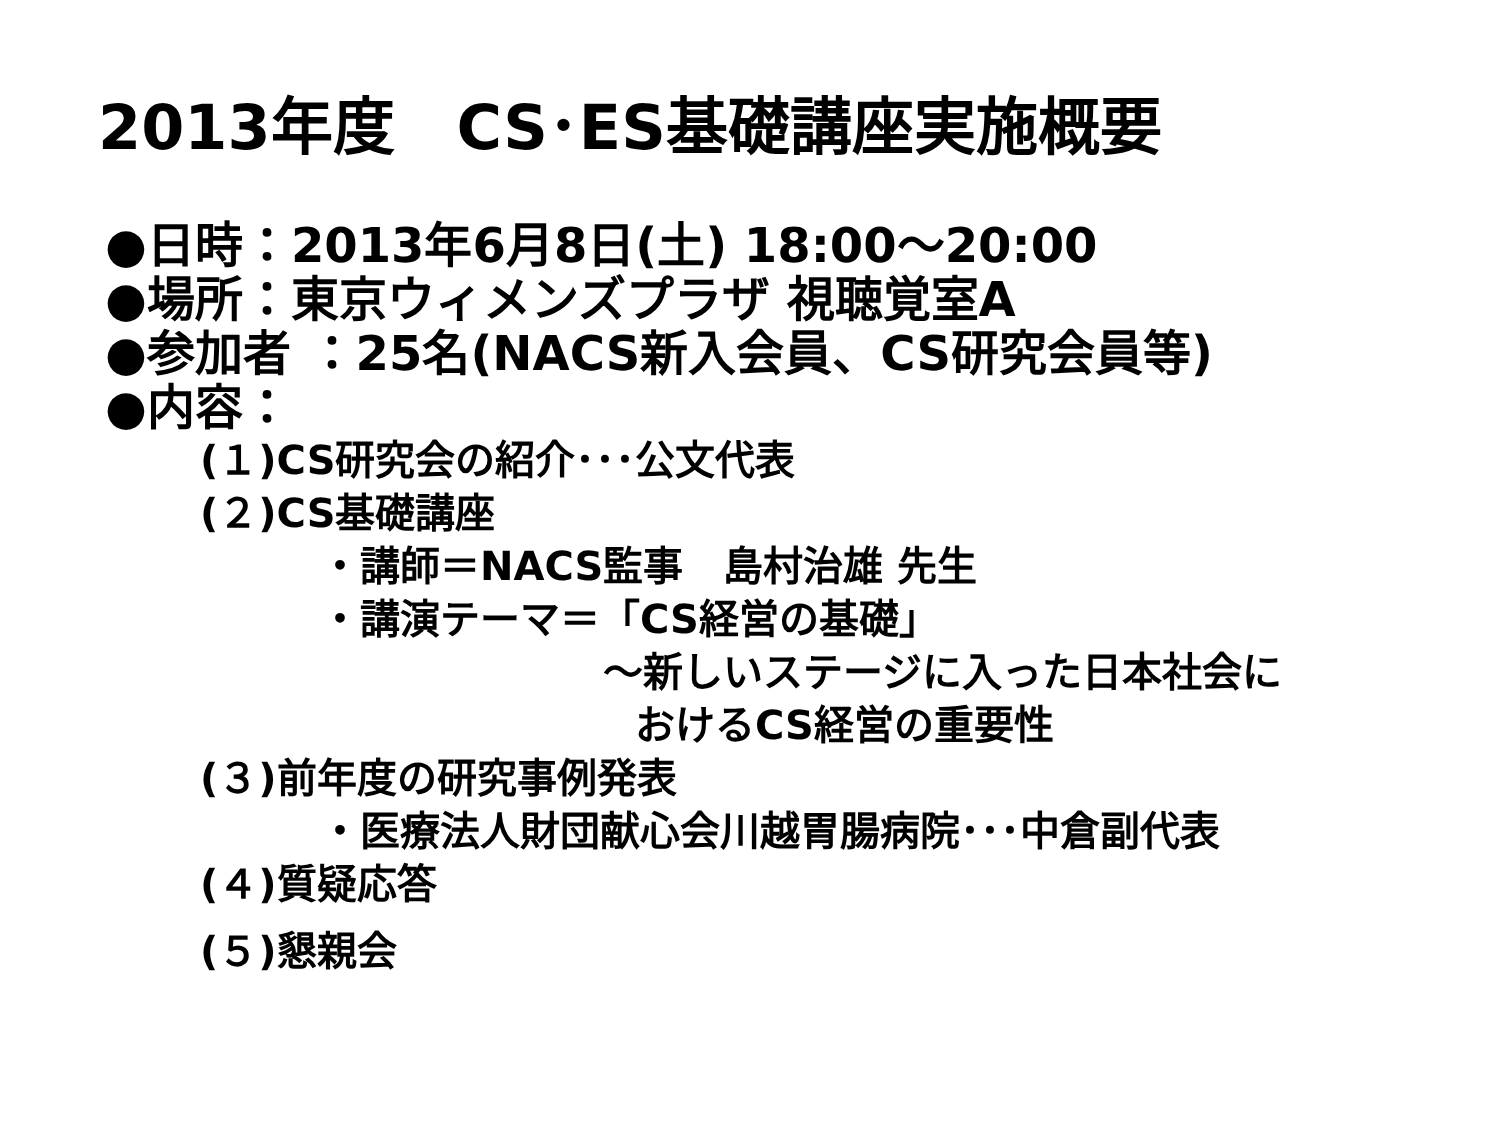2013年度　CS･ES基礎講座実施概要
●日時：2013年6月8日(土) 18:00～20:00
●場所：東京ウィメンズプラザ 視聴覚室A
●参加者 ：25名(NACS新入会員、CS研究会員等)
●内容：
(１)CS研究会の紹介･･･公文代表
(２)CS基礎講座
・講師＝NACS監事　島村治雄 先生
・講演テーマ＝「CS経営の基礎」
～新しいステージに入った日本社会に
おけるCS経営の重要性
(３)前年度の研究事例発表
・医療法人財団献心会川越胃腸病院･･･中倉副代表
(４)質疑応答
(５)懇親会